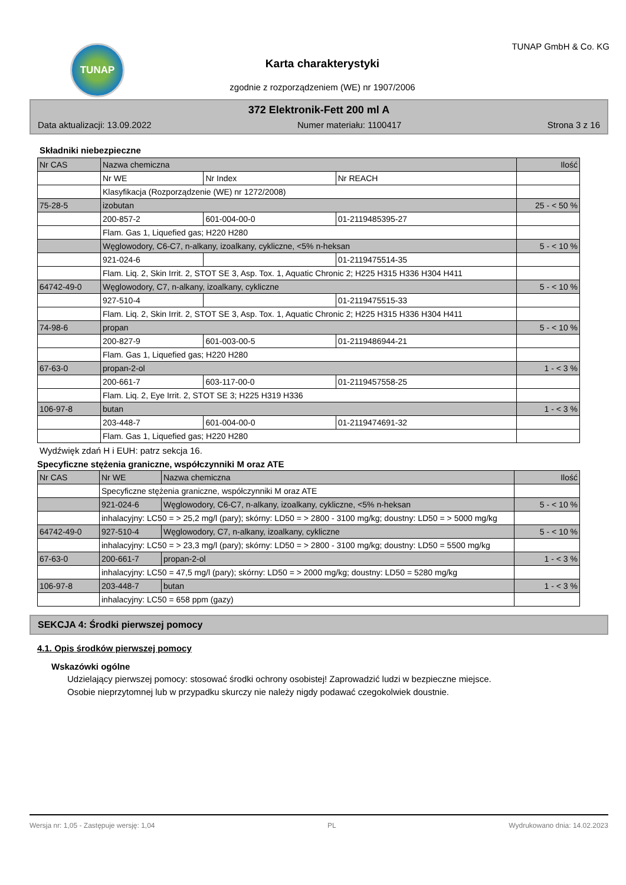TUNAP
Karta charakterystyki
zgodnie z rozporządzeniem (WE) nr 1907/2006
TUNAP GmbH & Co. KG
372 Elektronik-Fett 200 ml A
Data aktualizacji: 13.09.2022 Numer materiału: 1100417 Strona 3 z 16
Składniki niebezpieczne
| Nr CAS | Nazwa chemiczna | | | Ilość |
| --- | --- | --- | --- | --- |
| | Nr WE | Nr Index | Nr REACH | |
| | Klasyfikacja (Rozporządzenie (WE) nr 1272/2008) | | | |
| 75-28-5 | izobutan | | | 25 - < 50 % |
| | 200-857-2 | 601-004-00-0 | 01-2119485395-27 | |
| | Flam. Gas 1, Liquefied gas; H220 H280 | | | |
| | Węglowodory, C6-C7, n-alkany, izoalkany, cykliczne, <5% n-heksan | | | 5 - < 10 % |
| | 921-024-6 | | 01-2119475514-35 | |
| | Flam. Liq. 2, Skin Irrit. 2, STOT SE 3, Asp. Tox. 1, Aquatic Chronic 2; H225 H315 H336 H304 H411 | | | |
| 64742-49-0 | Węglowodory, C7, n-alkany, izoalkany, cykliczne | | | 5 - < 10 % |
| | 927-510-4 | | 01-2119475515-33 | |
| | Flam. Liq. 2, Skin Irrit. 2, STOT SE 3, Asp. Tox. 1, Aquatic Chronic 2; H225 H315 H336 H304 H411 | | | |
| 74-98-6 | propan | | | 5 - < 10 % |
| | 200-827-9 | 601-003-00-5 | 01-2119486944-21 | |
| | Flam. Gas 1, Liquefied gas; H220 H280 | | | |
| 67-63-0 | propan-2-ol | | | 1 - < 3 % |
| | 200-661-7 | 603-117-00-0 | 01-2119457558-25 | |
| | Flam. Liq. 2, Eye Irrit. 2, STOT SE 3; H225 H319 H336 | | | |
| 106-97-8 | butan | | | 1 - < 3 % |
| | 203-448-7 | 601-004-00-0 | 01-2119474691-32 | |
| | Flam. Gas 1, Liquefied gas; H220 H280 | | | |
Wydźwięk zdań H i EUH: patrz sekcja 16.
Specyficzne stężenia graniczne, współczynniki M oraz ATE
| Nr CAS | Nr WE | Nazwa chemiczna | Ilość |
| --- | --- | --- | --- |
| | Specyficzne stężenia graniczne, współczynniki M oraz ATE | | |
| | 921-024-6 | Węglowodory, C6-C7, n-alkany, izoalkany, cykliczne, <5% n-heksan | 5 - < 10 % |
| | inhalacyjny: LC50 = > 25,2 mg/l (pary); skórny: LD50 = > 2800 - 3100 mg/kg; doustny: LD50 = > 5000 mg/kg | | |
| 64742-49-0 | 927-510-4 | Węglowodory, C7, n-alkany, izoalkany, cykliczne | 5 - < 10 % |
| | inhalacyjny: LC50 = > 23,3 mg/l (pary); skórny: LD50 = > 2800 - 3100 mg/kg; doustny: LD50 = 5500 mg/kg | | |
| 67-63-0 | 200-661-7 | propan-2-ol | 1 - < 3 % |
| | inhalacyjny: LC50 = 47,5 mg/l (pary); skórny: LD50 = > 2000 mg/kg; doustny: LD50 = 5280 mg/kg | | |
| 106-97-8 | 203-448-7 | butan | 1 - < 3 % |
| | inhalacyjny: LC50 = 658 ppm (gazy) | | |
SEKCJA 4: Środki pierwszej pomocy
4.1. Opis środków pierwszej pomocy
Wskazówki ogólne
Udzielający pierwszej pomocy: stosować środki ochrony osobistej! Zaprowadzić ludzi w bezpieczne miejsce.
Osobie nieprzytomnej lub w przypadku skurczy nie należy nigdy podawać czegokolwiek doustnie.
Wersja nr: 1,05 - Zastępuje wersję: 1,04 PL Wydrukowano dnia: 14.02.2023